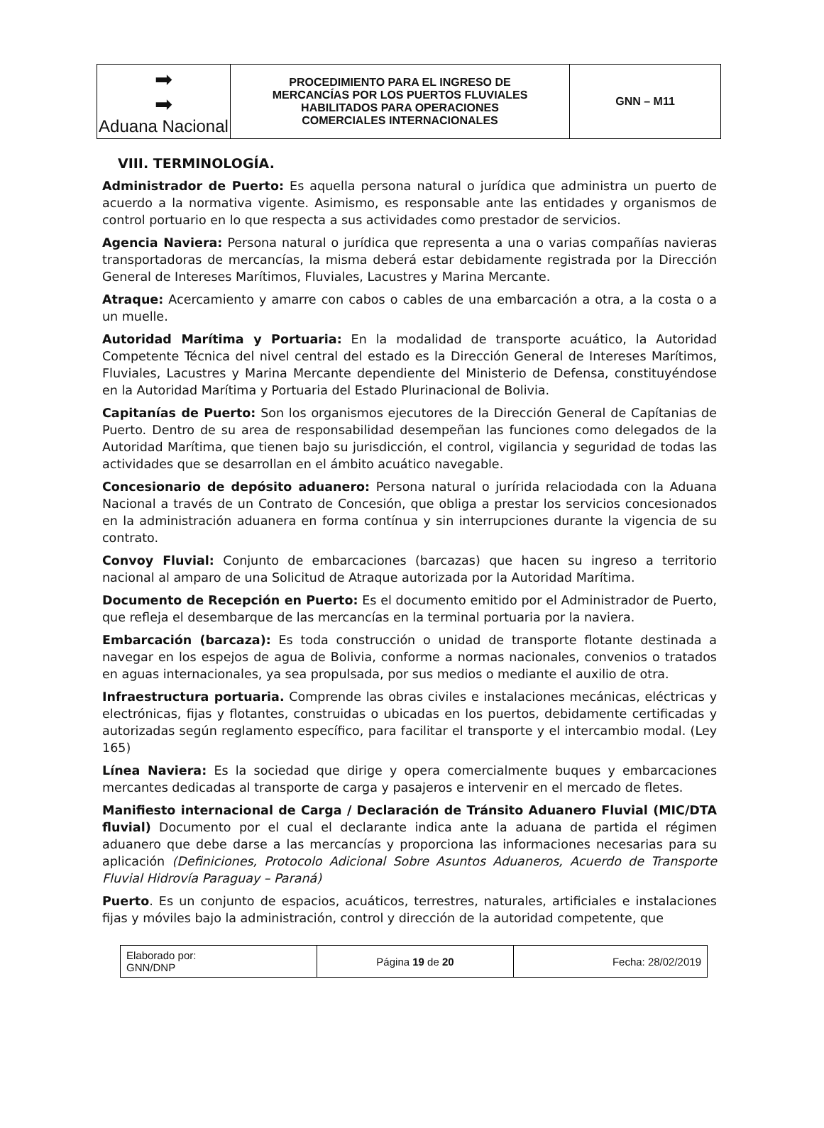| ➡ ➡ Aduana Nacional | PROCEDIMIENTO PARA EL INGRESO DE MERCANCÍAS POR LOS PUERTOS FLUVIALES HABILITADOS PARA OPERACIONES COMERCIALES INTERNACIONALES | GNN – M11 |
VIII. TERMINOLOGÍA.
Administrador de Puerto: Es aquella persona natural o jurídica que administra un puerto de acuerdo a la normativa vigente. Asimismo, es responsable ante las entidades y organismos de control portuario en lo que respecta a sus actividades como prestador de servicios.
Agencia Naviera: Persona natural o jurídica que representa a una o varias compañías navieras transportadoras de mercancías, la misma deberá estar debidamente registrada por la Dirección General de Intereses Marítimos, Fluviales, Lacustres y Marina Mercante.
Atraque: Acercamiento y amarre con cabos o cables de una embarcación a otra, a la costa o a un muelle.
Autoridad Marítima y Portuaria: En la modalidad de transporte acuático, la Autoridad Competente Técnica del nivel central del estado es la Dirección General de Intereses Marítimos, Fluviales, Lacustres y Marina Mercante dependiente del Ministerio de Defensa, constituyéndose en la Autoridad Marítima y Portuaria del Estado Plurinacional de Bolivia.
Capitanías de Puerto: Son los organismos ejecutores de la Dirección General de Capítanias de Puerto. Dentro de su area de responsabilidad desempeñan las funciones como delegados de la Autoridad Marítima, que tienen bajo su jurisdicción, el control, vigilancia y seguridad de todas las actividades que se desarrollan en el ámbito acuático navegable.
Concesionario de depósito aduanero: Persona natural o jurírida relaciodada con la Aduana Nacional a través de un Contrato de Concesión, que obliga a prestar los servicios concesionados en la administración aduanera en forma contínua y sin interrupciones durante la vigencia de su contrato.
Convoy Fluvial: Conjunto de embarcaciones (barcazas) que hacen su ingreso a territorio nacional al amparo de una Solicitud de Atraque autorizada por la Autoridad Marítima.
Documento de Recepción en Puerto: Es el documento emitido por el Administrador de Puerto, que refleja el desembarque de las mercancías en la terminal portuaria por la naviera.
Embarcación (barcaza): Es toda construcción o unidad de transporte flotante destinada a navegar en los espejos de agua de Bolivia, conforme a normas nacionales, convenios o tratados en aguas internacionales, ya sea propulsada, por sus medios o mediante el auxilio de otra.
Infraestructura portuaria. Comprende las obras civiles e instalaciones mecánicas, eléctricas y electrónicas, fijas y flotantes, construidas o ubicadas en los puertos, debidamente certificadas y autorizadas según reglamento específico, para facilitar el transporte y el intercambio modal. (Ley 165)
Línea Naviera: Es la sociedad que dirige y opera comercialmente buques y embarcaciones mercantes dedicadas al transporte de carga y pasajeros e intervenir en el mercado de fletes.
Manifiesto internacional de Carga / Declaración de Tránsito Aduanero Fluvial (MIC/DTA fluvial) Documento por el cual el declarante indica ante la aduana de partida el régimen aduanero que debe darse a las mercancías y proporciona las informaciones necesarias para su aplicación (Definiciones, Protocolo Adicional Sobre Asuntos Aduaneros, Acuerdo de Transporte Fluvial Hidrovía Paraguay – Paraná)
Puerto. Es un conjunto de espacios, acuáticos, terrestres, naturales, artificiales e instalaciones fijas y móviles bajo la administración, control y dirección de la autoridad competente, que
| Elaborado por: GNN/DNP | Página 19 de 20 | Fecha: 28/02/2019 |